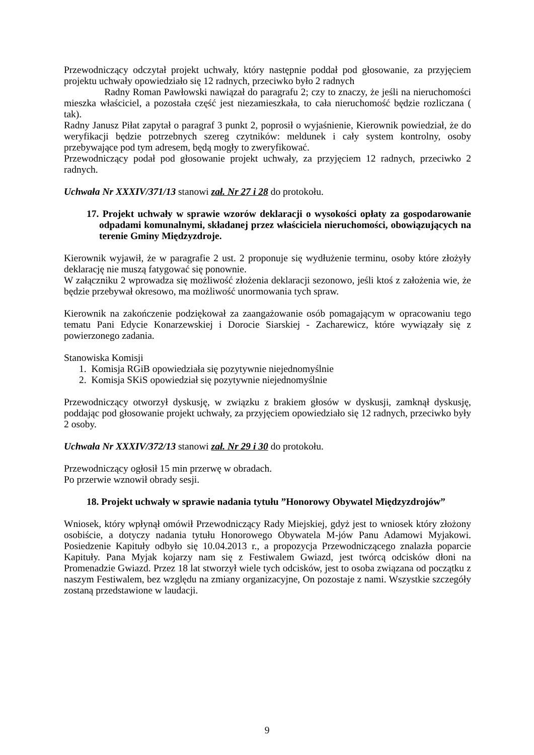Przewodniczący odczytał projekt uchwały, który następnie poddał pod głosowanie, za przyjęciem projektu uchwały opowiedziało się 12 radnych, przeciwko było 2 radnych
Radny Roman Pawłowski nawiązał do paragrafu 2; czy to znaczy, że jeśli na nieruchomości mieszka właściciel, a pozostała część jest niezamieszkała, to cała nieruchomość będzie rozliczana ( tak).
Radny Janusz Piłat zapytał o paragraf 3 punkt 2, poprosił o wyjaśnienie, Kierownik powiedział, że do weryfikacji będzie potrzebnych szereg czytników: meldunek i cały system kontrolny, osoby przebywające pod tym adresem, będą mogły to zweryfikować.
Przewodniczący podał pod głosowanie projekt uchwały, za przyjęciem 12 radnych, przeciwko 2 radnych.
Uchwała Nr XXXIV/371/13 stanowi zał. Nr 27 i 28 do protokołu.
17. Projekt uchwały w sprawie wzorów deklaracji o wysokości opłaty za gospodarowanie odpadami komunalnymi, składanej przez właściciela nieruchomości, obowiązujących na terenie Gminy Międzyzdroje.
Kierownik wyjawił, że w paragrafie 2 ust. 2 proponuje się wydłużenie terminu, osoby które złożyły deklarację nie muszą fatygować się ponownie.
W załączniku 2 wprowadza się możliwość złożenia deklaracji sezonowo, jeśli ktoś z założenia wie, że będzie przebywał okresowo, ma możliwość unormowania tych spraw.
Kierownik na zakończenie podziękował za zaangażowanie osób pomagającym w opracowaniu tego tematu Pani Edycie Konarzewskiej i Dorocie Siarskiej - Zacharewicz, które wywiązały się z powierzonego zadania.
Stanowiska Komisji
1. Komisja RGiB opowiedziała się pozytywnie niejednomyślnie
2. Komisja SKiS opowiedział się pozytywnie niejednomyślnie
Przewodniczący otworzył dyskusję, w związku z brakiem głosów w dyskusji, zamknął dyskusję, poddając pod głosowanie projekt uchwały, za przyjęciem opowiedziało się 12 radnych, przeciwko były 2 osoby.
Uchwała Nr XXXIV/372/13 stanowi zał. Nr 29 i 30 do protokołu.
Przewodniczący ogłosił 15 min przerwę w obradach.
Po przerwie wznowił obrady sesji.
18. Projekt uchwały w sprawie nadania tytułu ”Honorowy Obywatel Międzyzdrojów”
Wniosek, który wpłynął omówił Przewodniczący Rady Miejskiej, gdyż jest to wniosek który złożony osobiście, a dotyczy nadania tytułu Honorowego Obywatela M-jów Panu Adamowi Myjakowi. Posiedzenie Kapituły odbyło się 10.04.2013 r., a propozycja Przewodniczącego znalazła poparcie Kapituły. Pana Myjak kojarzy nam się z Festiwalem Gwiazd, jest twórcą odcisków dłoni na Promenadzie Gwiazd. Przez 18 lat stworzył wiele tych odcisków, jest to osoba związana od początku z naszym Festiwalem, bez względu na zmiany organizacyjne, On pozostaje z nami. Wszystkie szczegóły zostaną przedstawione w laudacji.
9